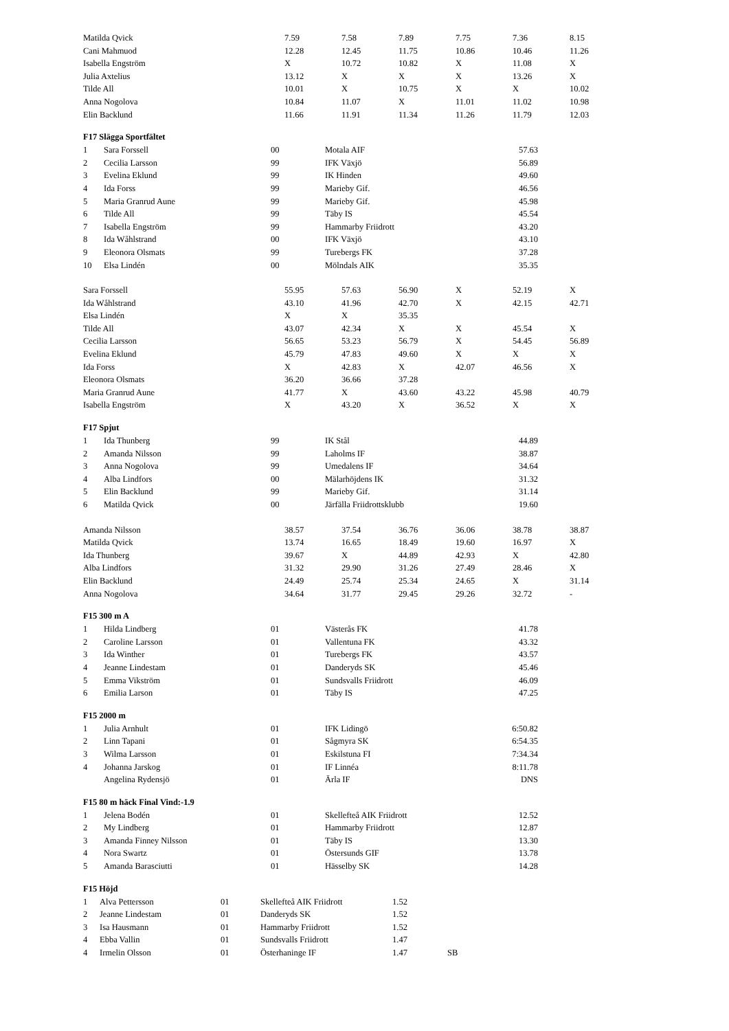| Matilda Qvick | 7.59 | 7.58 | 7.89 | 7.75 | 7.36 | 8.15 |
| Cani Mahmuod | 12.28 | 12.45 | 11.75 | 10.86 | 10.46 | 11.26 |
| Isabella Engström | X | 10.72 | 10.82 | X | 11.08 | X |
| Julia Axtelius | 13.12 | X | X | X | 13.26 | X |
| Tilde All | 10.01 | X | 10.75 | X | X | 10.02 |
| Anna Nogolova | 10.84 | 11.07 | X | 11.01 | 11.02 | 10.98 |
| Elin Backlund | 11.66 | 11.91 | 11.34 | 11.26 | 11.79 | 12.03 |
F17 Slägga Sportfältet
| 1 | Sara Forssell | 00 | Motala AIF | 57.63 |
| 2 | Cecilia Larsson | 99 | IFK Växjö | 56.89 |
| 3 | Evelina Eklund | 99 | IK Hinden | 49.60 |
| 4 | Ida Forss | 99 | Marieby Gif. | 46.56 |
| 5 | Maria Granrud Aune | 99 | Marieby Gif. | 45.98 |
| 6 | Tilde All | 99 | Täby IS | 45.54 |
| 7 | Isabella Engström | 99 | Hammarby Friidrott | 43.20 |
| 8 | Ida Wåhlstrand | 00 | IFK Växjö | 43.10 |
| 9 | Eleonora Olsmats | 99 | Turebergs FK | 37.28 |
| 10 | Elsa Lindén | 00 | Mölndals AIK | 35.35 |
| Sara Forssell | 55.95 | 57.63 | 56.90 | X | 52.19 | X |
| Ida Wåhlstrand | 43.10 | 41.96 | 42.70 | X | 42.15 | 42.71 |
| Elsa Lindén | X | X | 35.35 | | | |
| Tilde All | 43.07 | 42.34 | X | X | 45.54 | X |
| Cecilia Larsson | 56.65 | 53.23 | 56.79 | X | 54.45 | 56.89 |
| Evelina Eklund | 45.79 | 47.83 | 49.60 | X | X | X |
| Ida Forss | X | 42.83 | X | 42.07 | 46.56 | X |
| Eleonora Olsmats | 36.20 | 36.66 | 37.28 | | | |
| Maria Granrud Aune | 41.77 | X | 43.60 | 43.22 | 45.98 | 40.79 |
| Isabella Engström | X | 43.20 | X | 36.52 | X | X |
F17 Spjut
| 1 | Ida Thunberg | 99 | IK Stål | 44.89 |
| 2 | Amanda Nilsson | 99 | Laholms IF | 38.87 |
| 3 | Anna Nogolova | 99 | Umedalens IF | 34.64 |
| 4 | Alba Lindfors | 00 | Mälarhöjdens IK | 31.32 |
| 5 | Elin Backlund | 99 | Marieby Gif. | 31.14 |
| 6 | Matilda Qvick | 00 | Järfälla Friidrottsklubb | 19.60 |
| Amanda Nilsson | 38.57 | 37.54 | 36.76 | 36.06 | 38.78 | 38.87 |
| Matilda Qvick | 13.74 | 16.65 | 18.49 | 19.60 | 16.97 | X |
| Ida Thunberg | 39.67 | X | 44.89 | 42.93 | X | 42.80 |
| Alba Lindfors | 31.32 | 29.90 | 31.26 | 27.49 | 28.46 | X |
| Elin Backlund | 24.49 | 25.74 | 25.34 | 24.65 | X | 31.14 |
| Anna Nogolova | 34.64 | 31.77 | 29.45 | 29.26 | 32.72 | - |
F15 300 m A
| 1 | Hilda Lindberg | 01 | Västerås FK | 41.78 |
| 2 | Caroline Larsson | 01 | Vallentuna FK | 43.32 |
| 3 | Ida Winther | 01 | Turebergs FK | 43.57 |
| 4 | Jeanne Lindestam | 01 | Danderyds SK | 45.46 |
| 5 | Emma Vikström | 01 | Sundsvalls Friidrott | 46.09 |
| 6 | Emilia Larson | 01 | Täby IS | 47.25 |
F15 2000 m
| 1 | Julia Arnhult | 01 | IFK Lidingö | 6:50.82 |
| 2 | Linn Tapani | 01 | Sågmyra SK | 6:54.35 |
| 3 | Wilma Larsson | 01 | Eskilstuna FI | 7:34.34 |
| 4 | Johanna Jarskog | 01 | IF Linnéa | 8:11.78 |
| | Angelina Rydensjö | 01 | Ärla IF | DNS |
F15 80 m häck Final Vind:-1.9
| 1 | Jelena Bodén | 01 | Skellefteå AIK Friidrott | 12.52 |
| 2 | My Lindberg | 01 | Hammarby Friidrott | 12.87 |
| 3 | Amanda Finney Nilsson | 01 | Täby IS | 13.30 |
| 4 | Nora Swartz | 01 | Östersunds GIF | 13.78 |
| 5 | Amanda Barasciutti | 01 | Hässelby SK | 14.28 |
F15 Höjd
| 1 | Alva Pettersson | 01 | Skellefteå AIK Friidrott | 1.52 | |
| 2 | Jeanne Lindestam | 01 | Danderyds SK | 1.52 | |
| 3 | Isa Hausmann | 01 | Hammarby Friidrott | 1.52 | |
| 4 | Ebba Vallin | 01 | Sundsvalls Friidrott | 1.47 | |
| 4 | Irmelin Olsson | 01 | Österhaninge IF | 1.47 | SB |